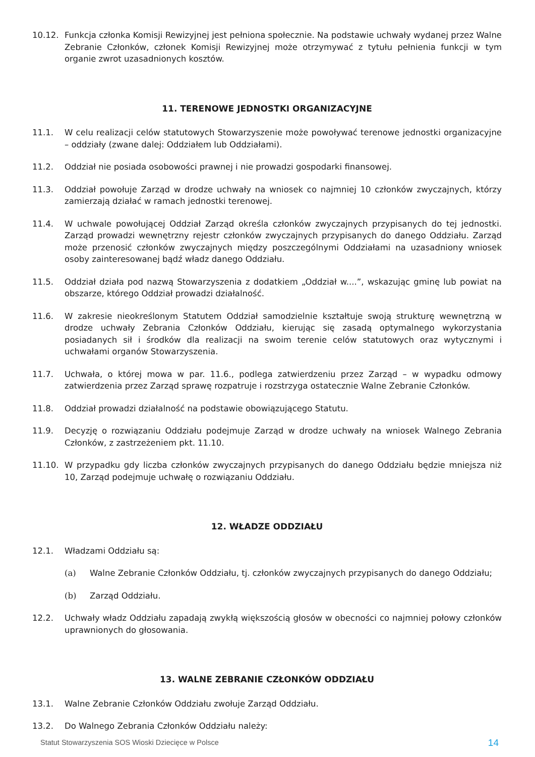10.12. Funkcja członka Komisji Rewizyjnej jest pełniona społecznie. Na podstawie uchwały wydanej przez Walne Zebranie Członków, członek Komisji Rewizyjnej może otrzymywać z tytułu pełnienia funkcji w tym organie zwrot uzasadnionych kosztów.
11. TERENOWE JEDNOSTKI ORGANIZACYJNE
11.1. W celu realizacji celów statutowych Stowarzyszenie może powoływać terenowe jednostki organizacyjne – oddziały (zwane dalej: Oddziałem lub Oddziałami).
11.2. Oddział nie posiada osobowości prawnej i nie prowadzi gospodarki finansowej.
11.3. Oddział powołuje Zarząd w drodze uchwały na wniosek co najmniej 10 członków zwyczajnych, którzy zamierzają działać w ramach jednostki terenowej.
11.4. W uchwale powołującej Oddział Zarząd określa członków zwyczajnych przypisanych do tej jednostki. Zarząd prowadzi wewnętrzny rejestr członków zwyczajnych przypisanych do danego Oddziału. Zarząd może przenosić członków zwyczajnych między poszczególnymi Oddziałami na uzasadniony wniosek osoby zainteresowanej bądź władz danego Oddziału.
11.5. Oddział działa pod nazwą Stowarzyszenia z dodatkiem „Oddział w....”, wskazując gminę lub powiat na obszarze, którego Oddział prowadzi działalność.
11.6. W zakresie nieokreślonym Statutem Oddział samodzielnie kształtuje swoją strukturę wewnętrzną w drodze uchwały Zebrania Członków Oddziału, kierując się zasadą optymalnego wykorzystania posiadanych sił i środków dla realizacji na swoim terenie celów statutowych oraz wytycznymi i uchwałami organów Stowarzyszenia.
11.7. Uchwała, o której mowa w par. 11.6., podlega zatwierdzeniu przez Zarząd – w wypadku odmowy zatwierdzenia przez Zarząd sprawę rozpatruje i rozstrzyga ostatecznie Walne Zebranie Członków.
11.8. Oddział prowadzi działalność na podstawie obowiązującego Statutu.
11.9. Decyzję o rozwiązaniu Oddziału podejmuje Zarząd w drodze uchwały na wniosek Walnego Zebrania Członków, z zastrzeżeniem pkt. 11.10.
11.10. W przypadku gdy liczba członków zwyczajnych przypisanych do danego Oddziału będzie mniejsza niż 10, Zarząd podejmuje uchwałę o rozwiązaniu Oddziału.
12. WŁADZE ODDZIAŁU
12.1. Władzami Oddziału są:
(a) Walne Zebranie Członków Oddziału, tj. członków zwyczajnych przypisanych do danego Oddziału;
(b) Zarząd Oddziału.
12.2. Uchwały władz Oddziału zapadają zwykłą większością głosów w obecności co najmniej połowy członków uprawnionych do głosowania.
13. WALNE ZEBRANIE CZŁONKÓW ODDZIAŁU
13.1. Walne Zebranie Członków Oddziału zwołuje Zarząd Oddziału.
13.2. Do Walnego Zebrania Członków Oddziału należy:
Statut Stowarzyszenia SOS Wioski Dziecięce w Polsce 14